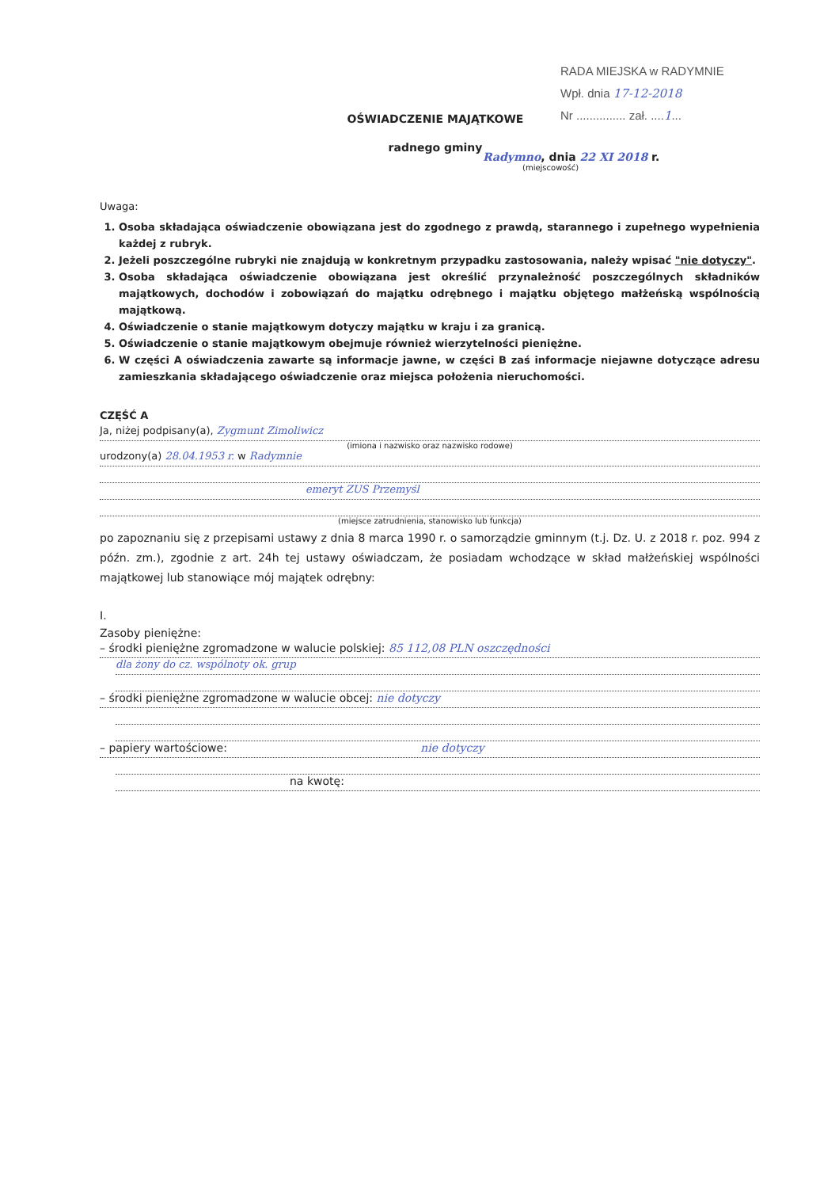RADA MIEJSKA w RADYMNIE
Wpł. dnia 17-12-2018
Nr ............... zał. ....1...
OŚWIADCZENIE MAJĄTKOWE
radnego gminy
Radymno, dnia 22 XI 2018 r.
(miejscowość)
Uwaga:
1. Osoba składająca oświadczenie obowiązana jest do zgodnego z prawdą, starannego i zupełnego wypełnienia każdej z rubryk.
2. Jeżeli poszczególne rubryki nie znajdują w konkretnym przypadku zastosowania, należy wpisać "nie dotyczy".
3. Osoba składająca oświadczenie obowiązana jest określić przynależność poszczególnych składników majątkowych, dochodów i zobowiązań do majątku odrębnego i majątku objętego małżeńską wspólnością majątkową.
4. Oświadczenie o stanie majątkowym dotyczy majątku w kraju i za granicą.
5. Oświadczenie o stanie majątkowym obejmuje również wierzytelności pieniężne.
6. W części A oświadczenia zawarte są informacje jawne, w części B zaś informacje niejawne dotyczące adresu zamieszkania składającego oświadczenie oraz miejsca położenia nieruchomości.
CZĘŚĆ A
Ja, niżej podpisany(a), Zygmunt Zimoliwicz
(imiona i nazwisko oraz nazwisko rodowe)
urodzony(a) 28.04.1953 r. w Radymnie
emeryt ZUS Przemyśl
(miejsce zatrudnienia, stanowisko lub funkcja)
po zapoznaniu się z przepisami ustawy z dnia 8 marca 1990 r. o samorządzie gminnym (t.j. Dz. U. z 2018 r. poz. 994 z późn. zm.), zgodnie z art. 24h tej ustawy oświadczam, że posiadam wchodzące w skład małżeńskiej wspólności majątkowej lub stanowiące mój majątek odrębny:
I.
Zasoby pieniężne:
– środki pieniężne zgromadzone w walucie polskiej: 85 112,08 PLN oszczędności
dla żony do cz. wspólnoty ok. grup
– środki pieniężne zgromadzone w walucie obcej: nie dotyczy
– papiery wartościowe: nie dotyczy
na kwotę: